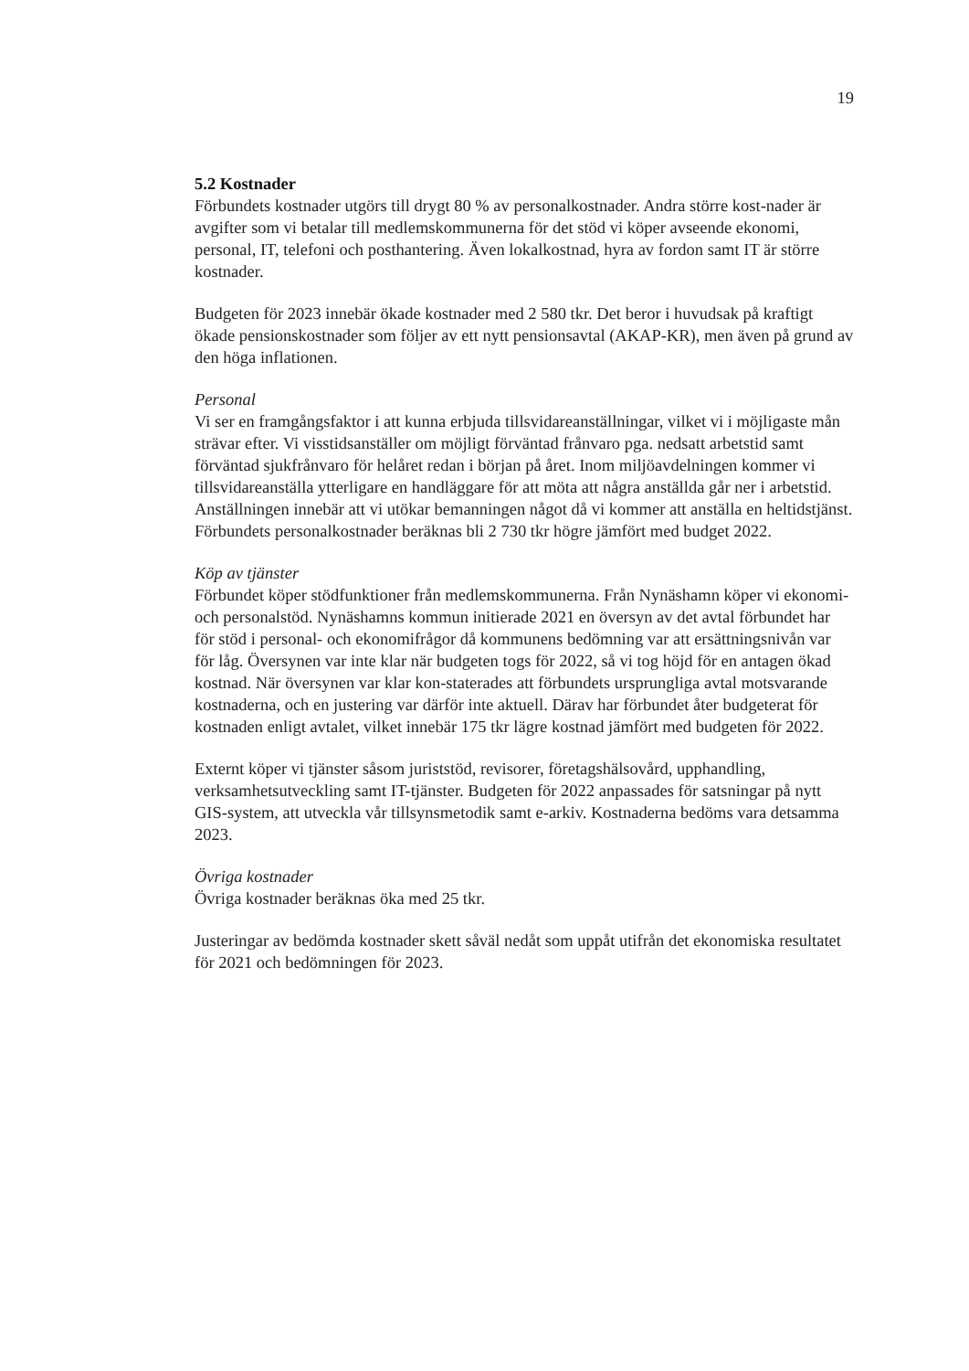19
5.2 Kostnader
Förbundets kostnader utgörs till drygt 80 % av personalkostnader. Andra större kost-nader är avgifter som vi betalar till medlemskommunerna för det stöd vi köper avseende ekonomi, personal, IT, telefoni och posthantering. Även lokalkostnad, hyra av fordon samt IT är större kostnader.
Budgeten för 2023 innebär ökade kostnader med 2 580 tkr. Det beror i huvudsak på kraftigt ökade pensionskostnader som följer av ett nytt pensionsavtal (AKAP-KR), men även på grund av den höga inflationen.
Personal
Vi ser en framgångsfaktor i att kunna erbjuda tillsvidareanställningar, vilket vi i möjligaste mån strävar efter. Vi visstidsanställer om möjligt förväntad frånvaro pga. nedsatt arbetstid samt förväntad sjukfrånvaro för helåret redan i början på året. Inom miljöavdelningen kommer vi tillsvidareanställa ytterligare en handläggare för att möta att några anställda går ner i arbetstid. Anställningen innebär att vi utökar bemanningen något då vi kommer att anställa en heltidstjänst. Förbundets personalkostnader beräknas bli 2 730 tkr högre jämfört med budget 2022.
Köp av tjänster
Förbundet köper stödfunktioner från medlemskommunerna. Från Nynäshamn köper vi ekonomi- och personalstöd. Nynäshamns kommun initierade 2021 en översyn av det avtal förbundet har för stöd i personal- och ekonomifrågor då kommunens bedömning var att ersättningsnivån var för låg. Översynen var inte klar när budgeten togs för 2022, så vi tog höjd för en antagen ökad kostnad. När översynen var klar kon-staterades att förbundets ursprungliga avtal motsvarande kostnaderna, och en justering var därför inte aktuell. Därav har förbundet åter budgeterat för kostnaden enligt avtalet, vilket innebär 175 tkr lägre kostnad jämfört med budgeten för 2022.
Externt köper vi tjänster såsom juriststöd, revisorer, företagshälsovård, upphandling, verksamhetsutveckling samt IT-tjänster. Budgeten för 2022 anpassades för satsningar på nytt GIS-system, att utveckla vår tillsynsmetodik samt e-arkiv. Kostnaderna bedöms vara detsamma 2023.
Övriga kostnader
Övriga kostnader beräknas öka med 25 tkr.
Justeringar av bedömda kostnader skett såväl nedåt som uppåt utifrån det ekonomiska resultatet för 2021 och bedömningen för 2023.